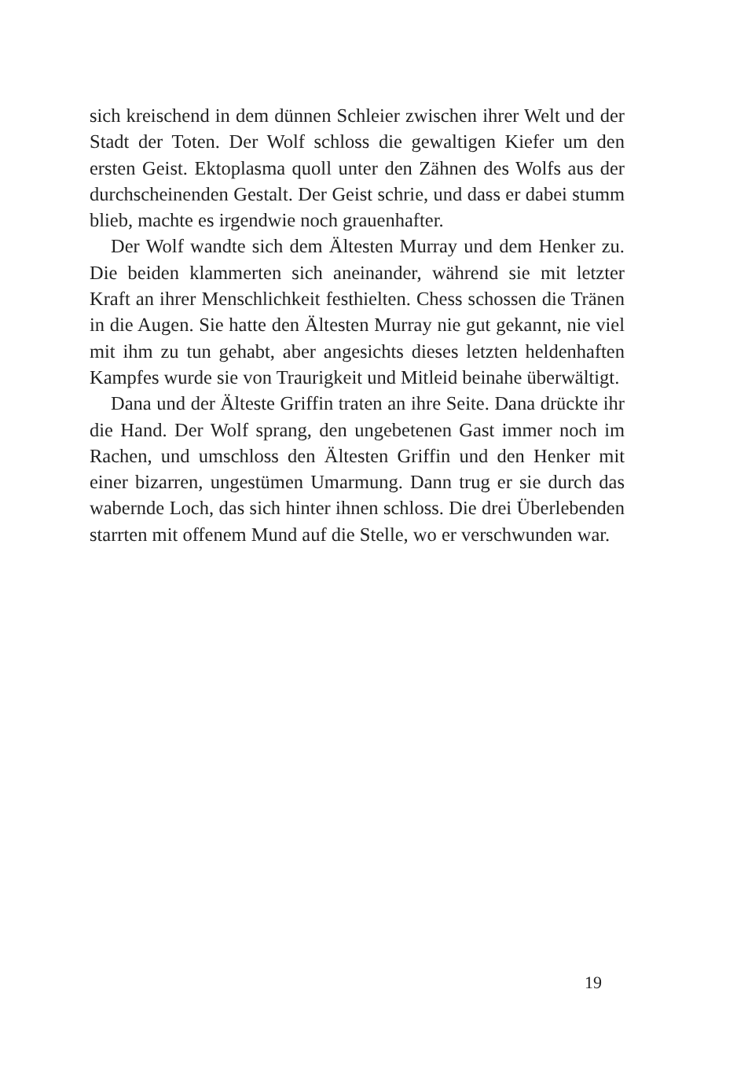sich kreischend in dem dünnen Schleier zwischen ihrer Welt und der Stadt der Toten. Der Wolf schloss die gewaltigen Kiefer um den ersten Geist. Ektoplasma quoll unter den Zähnen des Wolfs aus der durchscheinenden Gestalt. Der Geist schrie, und dass er dabei stumm blieb, machte es irgendwie noch grauenhafter.
Der Wolf wandte sich dem Ältesten Murray und dem Henker zu. Die beiden klammerten sich aneinander, während sie mit letzter Kraft an ihrer Menschlichkeit festhielten. Chess schossen die Tränen in die Augen. Sie hatte den Ältesten Murray nie gut gekannt, nie viel mit ihm zu tun gehabt, aber angesichts dieses letzten heldenhaften Kampfes wurde sie von Traurigkeit und Mitleid beinahe überwältigt.
Dana und der Älteste Griffin traten an ihre Seite. Dana drück­te ihr die Hand. Der Wolf sprang, den ungebetenen Gast immer noch im Rachen, und umschloss den Ältesten Griffin und den Henker mit einer bizarren, ungestümen Umarmung. Dann trug er sie durch das wabernde Loch, das sich hinter ihnen schloss. Die drei Überlebenden starrten mit offenem Mund auf die Stelle, wo er verschwunden war.
19